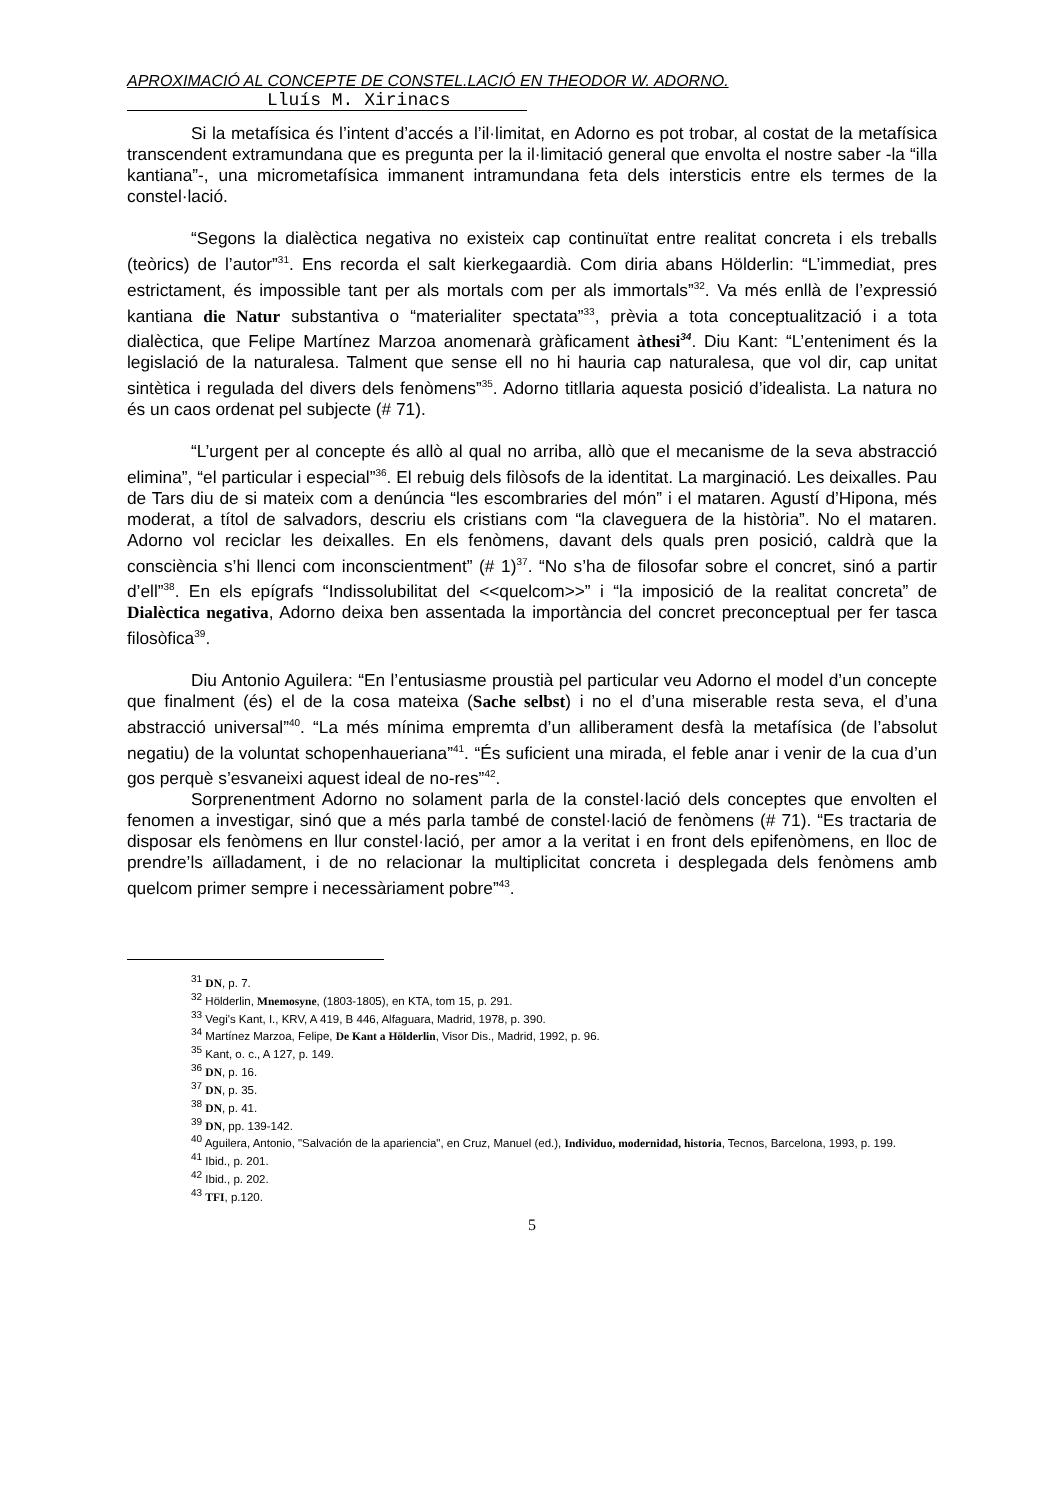APROXIMACIÓ AL CONCEPTE DE CONSTEL.LACIÓ EN THEODOR W. ADORNO.
Lluís M. Xirinacs
Si la metafísica és l’intent d’accés a l’il·limitat, en Adorno es pot trobar, al costat de la metafísica transcendent extramundana que es pregunta per la il·limitació general que envolta el nostre saber -la “illa kantiana”-, una micrometafísica immanent intramundana feta dels intersticis entre els termes de la constel·lació.
“Segons la dialèctica negativa no existeix cap continuïtat entre realitat concreta i els treballs (teòrics) de l’autor”<sup>31</sup>. Ens recorda el salt kierkegaardià. Com diria abans Hölderlin: “L’immediat, pres estrictament, és impossible tant per als mortals com per als immortals”<sup>32</sup>. Va més enllà de l’expressió kantiana die Natur substantiva o “materialiter spectata”<sup>33</sup>, prèvia a tota conceptualització i a tota dialèctica, que Felipe Martínez Marzoa anomenarà gràficament àthesi<sup>34</sup>. Diu Kant: “L’enteniment és la legislació de la naturalesa. Talment que sense ell no hi hauria cap naturalesa, que vol dir, cap unitat sintètica i regulada del divers dels fenòmens”<sup>35</sup>. Adorno titllaria aquesta posició d’idealista. La natura no és un caos ordenat pel subjecte (# 71).
“L’urgent per al concepte és allò al qual no arriba, allò que el mecanisme de la seva abstracció elimina”, “el particular i especial”<sup>36</sup>. El rebuig dels filòsofs de la identitat. La marginació. Les deixalles. Pau de Tars diu de si mateix com a denúncia “les escombraries del món” i el mataren. Agustí d’Hipona, més moderat, a títol de salvadors, descriu els cristians com “la claveguera de la història”. No el mataren. Adorno vol reciclar les deixalles. En els fenòmens, davant dels quals pren posició, caldrà que la consciència s’hi llenci com inconscientment” (# 1)<sup>37</sup>. “No s’ha de filosofar sobre el concret, sinó a partir d’ell”<sup>38</sup>. En els epígrafs “Indissolubilitat del <<quelcom>>” i “la imposició de la realitat concreta” de Dialèctica negativa, Adorno deixa ben assentada la importància del concret preconceptual per fer tasca filosòfica<sup>39</sup>.
Diu Antonio Aguilera: “En l’entusiasme proustià pel particular veu Adorno el model d’un concepte que finalment (és) el de la cosa mateixa (Sache selbst) i no el d’una miserable resta seva, el d’una abstracció universal”<sup>40</sup>. “La més mínima empremta d’un alliberament desfà la metafísica (de l’absolut negatiu) de la voluntat schopenhaueriana”<sup>41</sup>. “És suficient una mirada, el feble anar i venir de la cua d’un gos perquè s’esvaneixi aquest ideal de no-res”<sup>42</sup>.
Sorprenentment Adorno no solament parla de la constel·lació dels conceptes que envolten el fenomen a investigar, sinó que a més parla també de constel·lació de fenòmens (# 71). “Es tractaria de disposar els fenòmens en llur constel·lació, per amor a la veritat i en front dels epifenòmens, en lloc de prendre’ls aïlladament, i de no relacionar la multiplicitat concreta i desplegada dels fenòmens amb quelcom primer sempre i necessàriament pobre”<sup>43</sup>.
<sup>31</sup> DN, p. 7.
<sup>32</sup> Hölderlin, Mnemosyne, (1803-1805), en KTA, tom 15, p. 291.
<sup>33</sup> Vegi's Kant, I., KRV, A 419, B 446, Alfaguara, Madrid, 1978, p. 390.
<sup>34</sup> Martínez Marzoa, Felipe, De Kant a Hölderlin, Visor Dis., Madrid, 1992, p. 96.
<sup>35</sup> Kant, o. c., A 127, p. 149.
<sup>36</sup> DN, p. 16.
<sup>37</sup> DN, p. 35.
<sup>38</sup> DN, p. 41.
<sup>39</sup> DN, pp. 139-142.
<sup>40</sup> Aguilera, Antonio, "Salvación de la apariencia", en Cruz, Manuel (ed.), Individuo, modernidad, historia, Tecnos, Barcelona, 1993, p. 199.
<sup>41</sup> Ibid., p. 201.
<sup>42</sup> Ibid., p. 202.
<sup>43</sup> TFI, p.120.
5